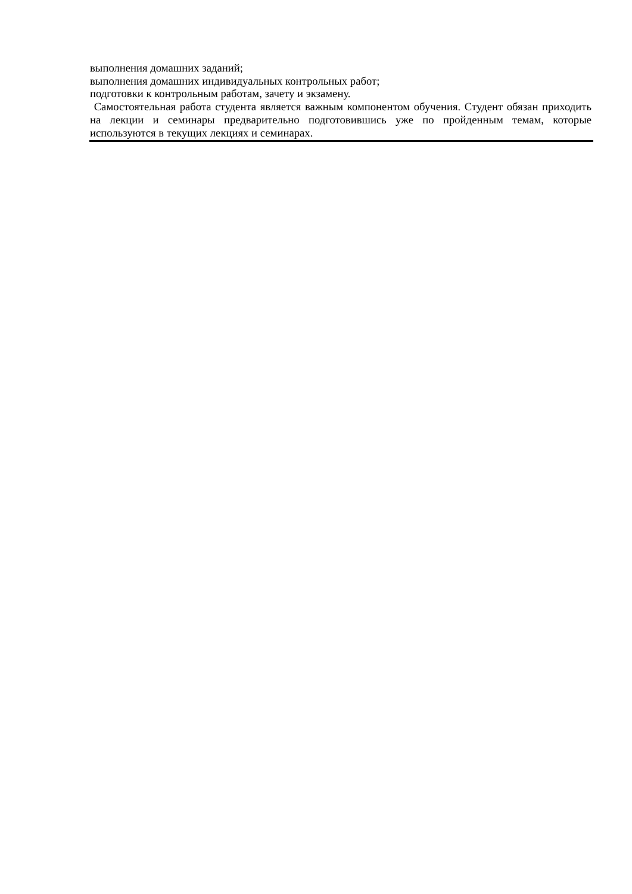выполнения домашних заданий;
выполнения домашних индивидуальных контрольных работ;
подготовки к контрольным работам, зачету и экзамену.
Самостоятельная работа студента является важным компонентом обучения. Студент обязан приходить на лекции и семинары предварительно подготовившись уже по пройденным темам, которые используются в текущих лекциях и семинарах.